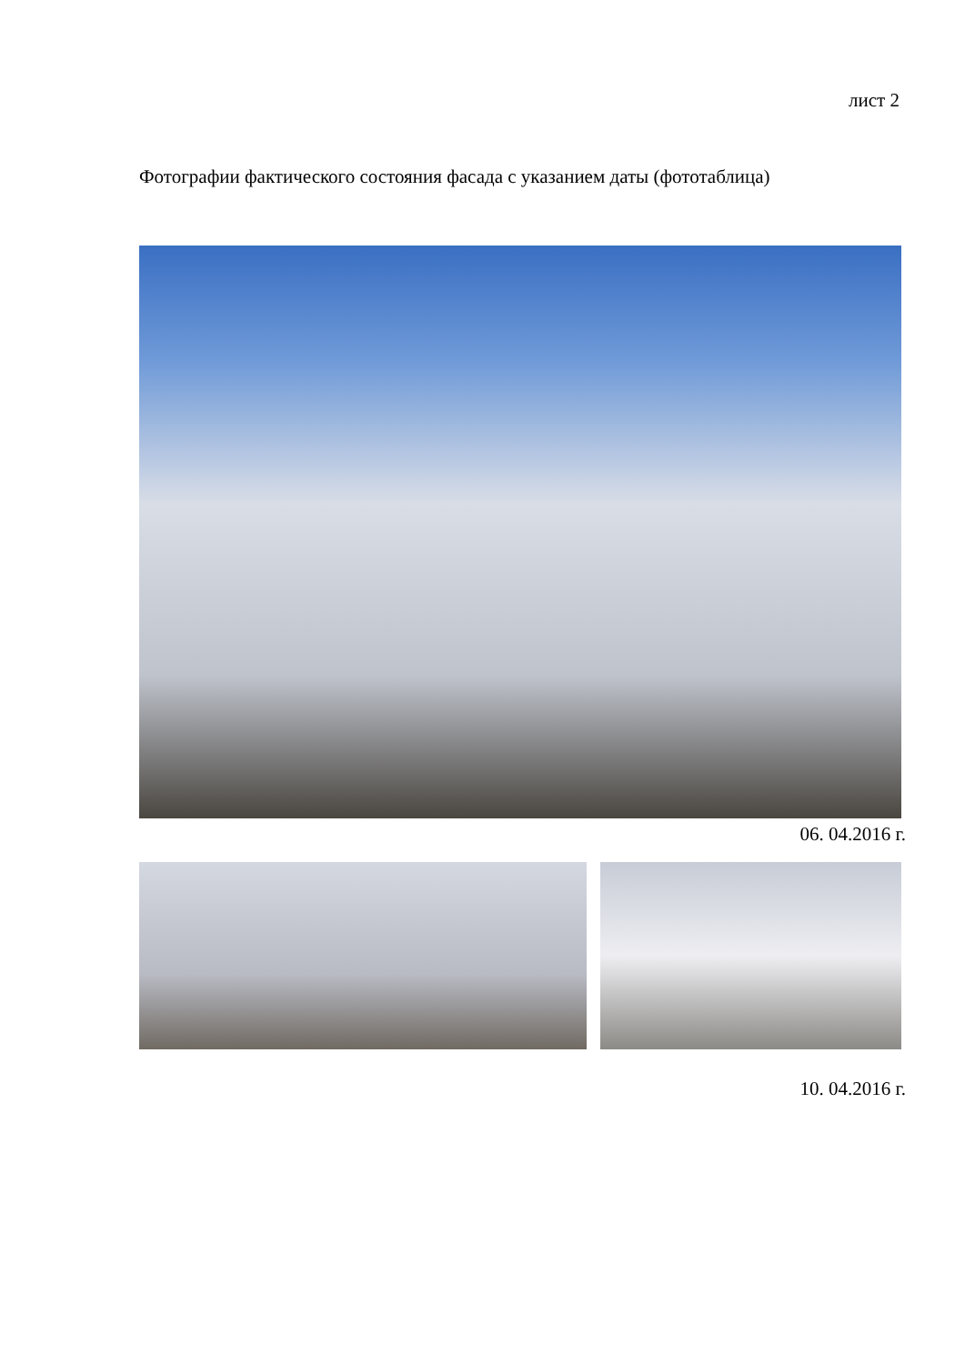лист 2
Фотографии фактического состояния фасада с указанием даты (фототаблица)
06. 04.2016 г.
10. 04.2016 г.